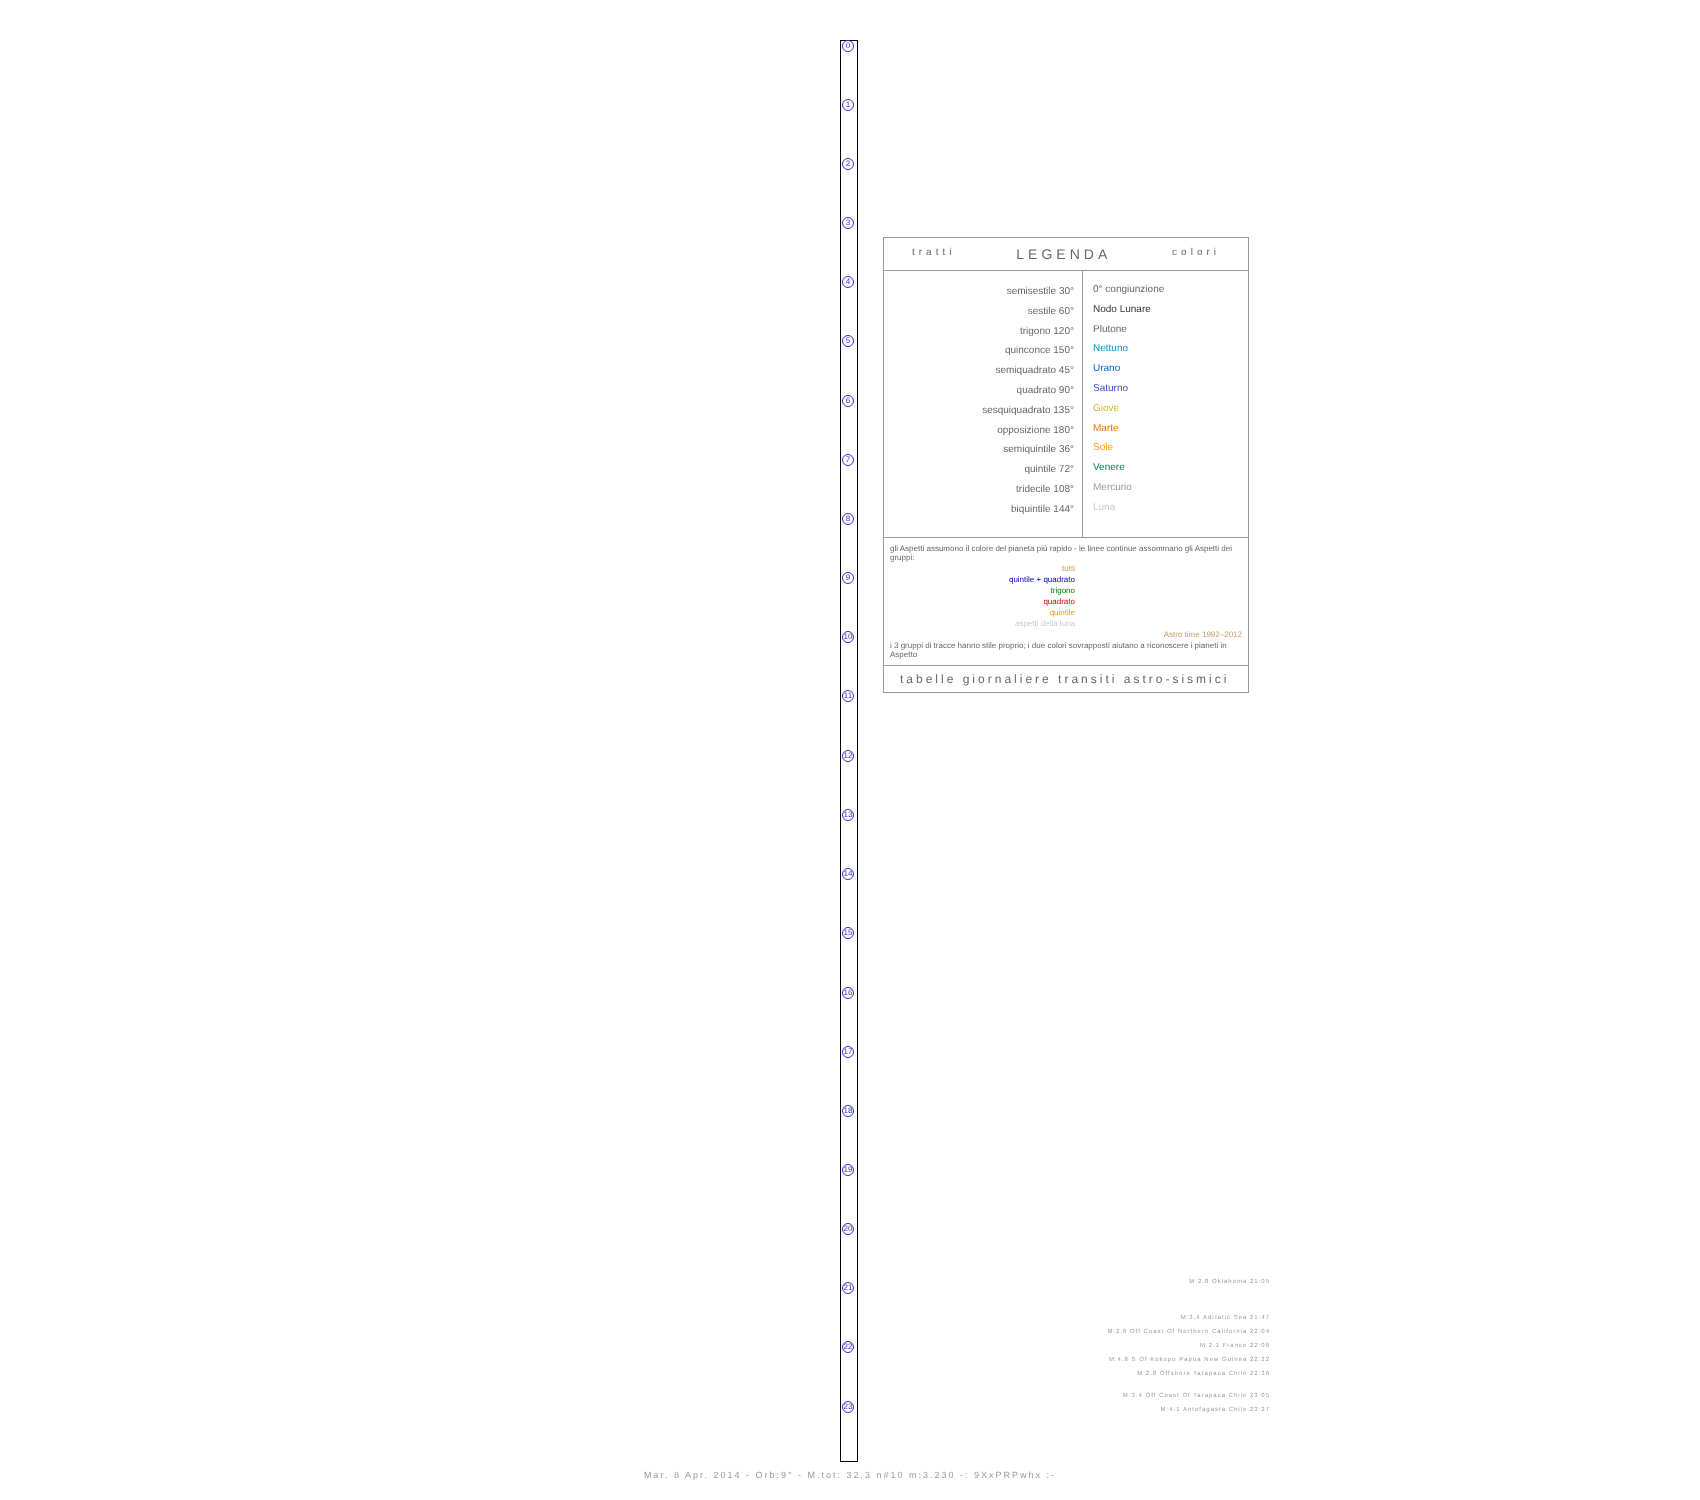0
1
2
3
4
5
6
7
8
9
10
11
12
13
14
15
16
17
18
19
20
21
22
23
tratti LEGENDA colori
semisestile 30°
sestile 60°
trigono 120°
quinconce 150°
semiquadrato 45°
quadrato 90°
sesquiquadrato 135°
opposizione 180°
semiquintile 36°
quintile 72°
tridecile 108°
biquintile 144°
0° congiunzione
Nodo Lunare
Plutone
Nettuno
Urano
Saturno
Giove
Marte
Sole
Venere
Mercurio
Luna
gli Aspetti assumono il colore del pianeta più rapido - le linee continue assommano gli Aspetti dei gruppi:
tutti
quintile + quadrato
trigono
quadrato
quintile
aspetti della luna
Astro time 1992–2012
i 3 gruppi di tracce hanno stile proprio; i due colori sovrapposti aiutano a riconoscere i pianeti in Aspetto
tabelle giornaliere transiti astro-sismici
M:2.8 Oklahoma 21:05
M:3.4 Adriatic Sea 21:47
M:2.6 Off Coast Of Northern California 22:04
M:2.1 France 22:06
M:4.8 S Of Kokopo Papua New Guinea 22:22
M:2.8 Offshore Tarapaca Chile 22:36
M:3.4 Off Coast Of Tarapaca Chile 23:05
M:4.1 Antofagasta Chile 23:27
Mar. 8 Apr. 2014 - Orb:9° - M.tot: 32.3 n#10 m:3.230 -: 9XxPRPwhx :-